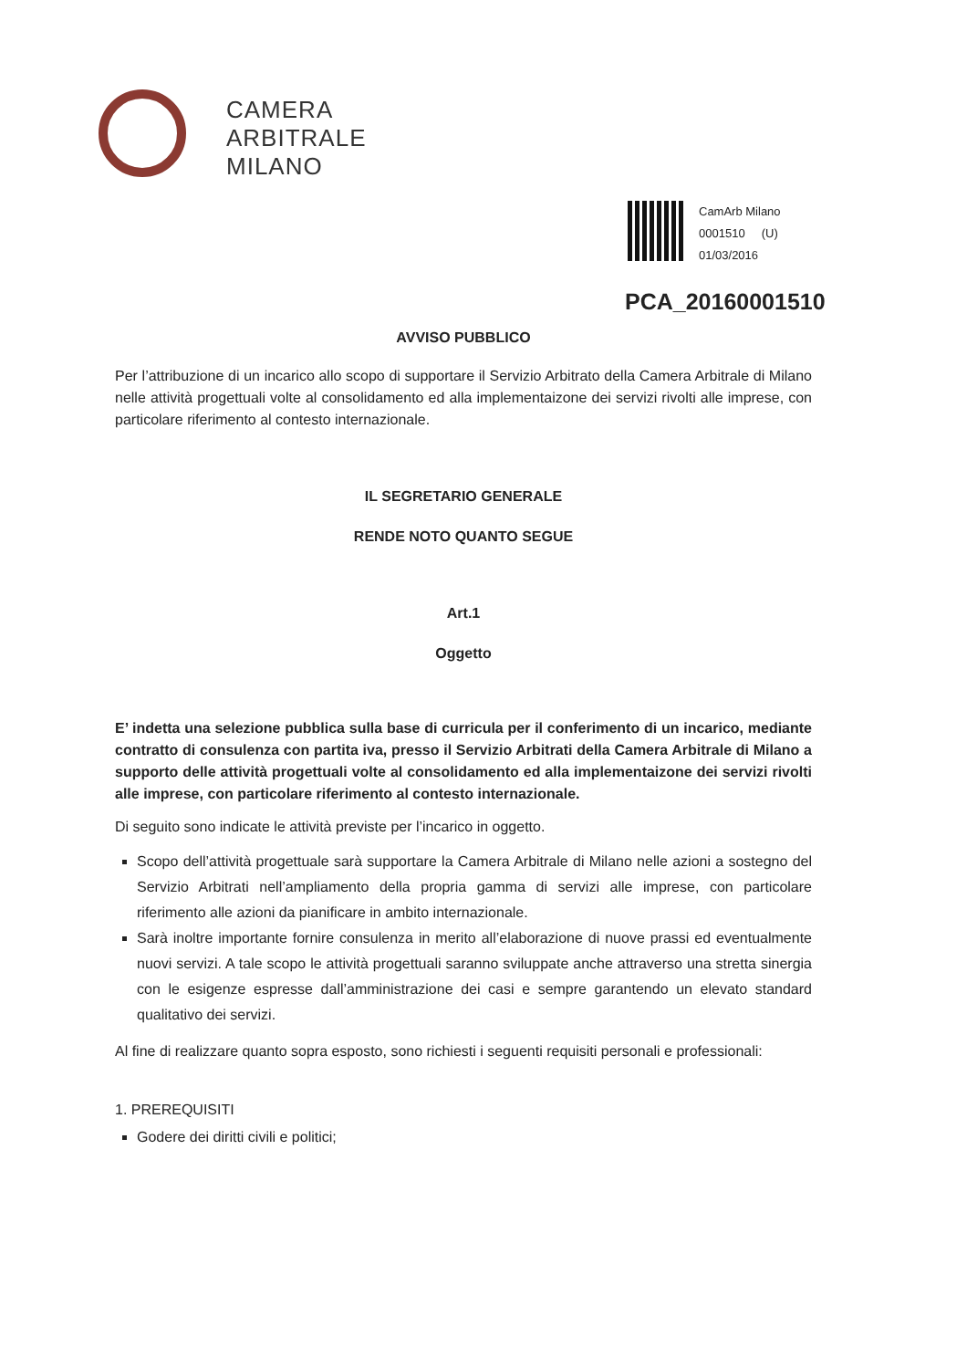CAMERA
ARBITRALE
MILANO
CamArb Milano
0001510 (U)
01/03/2016
PCA_20160001510
AVVISO PUBBLICO
Per l’attribuzione di un incarico allo scopo di supportare il Servizio Arbitrato della Camera Arbitrale di Milano nelle attività progettuali volte al consolidamento ed alla implementaizone dei servizi rivolti alle imprese, con particolare riferimento al contesto internazionale.
IL SEGRETARIO GENERALE
RENDE NOTO QUANTO SEGUE
Art.1
Oggetto
E’ indetta una selezione pubblica sulla base di curricula per il conferimento di un incarico, mediante contratto di consulenza con partita iva, presso il Servizio Arbitrati della Camera Arbitrale di Milano a supporto delle attività progettuali volte al consolidamento ed alla implementaizone dei servizi rivolti alle imprese, con particolare riferimento al contesto internazionale.
Di seguito sono indicate le attività previste per l’incarico in oggetto.
Scopo dell’attività progettuale sarà supportare la Camera Arbitrale di Milano nelle azioni a sostegno del Servizio Arbitrati nell’ampliamento della propria gamma di servizi alle imprese, con particolare riferimento alle azioni da pianificare in ambito internazionale.
Sarà inoltre importante fornire consulenza in merito all’elaborazione di nuove prassi ed eventualmente nuovi servizi. A tale scopo le attività progettuali saranno sviluppate anche attraverso una stretta sinergia con le esigenze espresse dall’amministrazione dei casi e sempre garantendo un elevato standard qualitativo dei servizi.
Al fine di realizzare quanto sopra esposto, sono richiesti i seguenti requisiti personali e professionali:
1. PREREQUISITI
Godere dei diritti civili e politici;